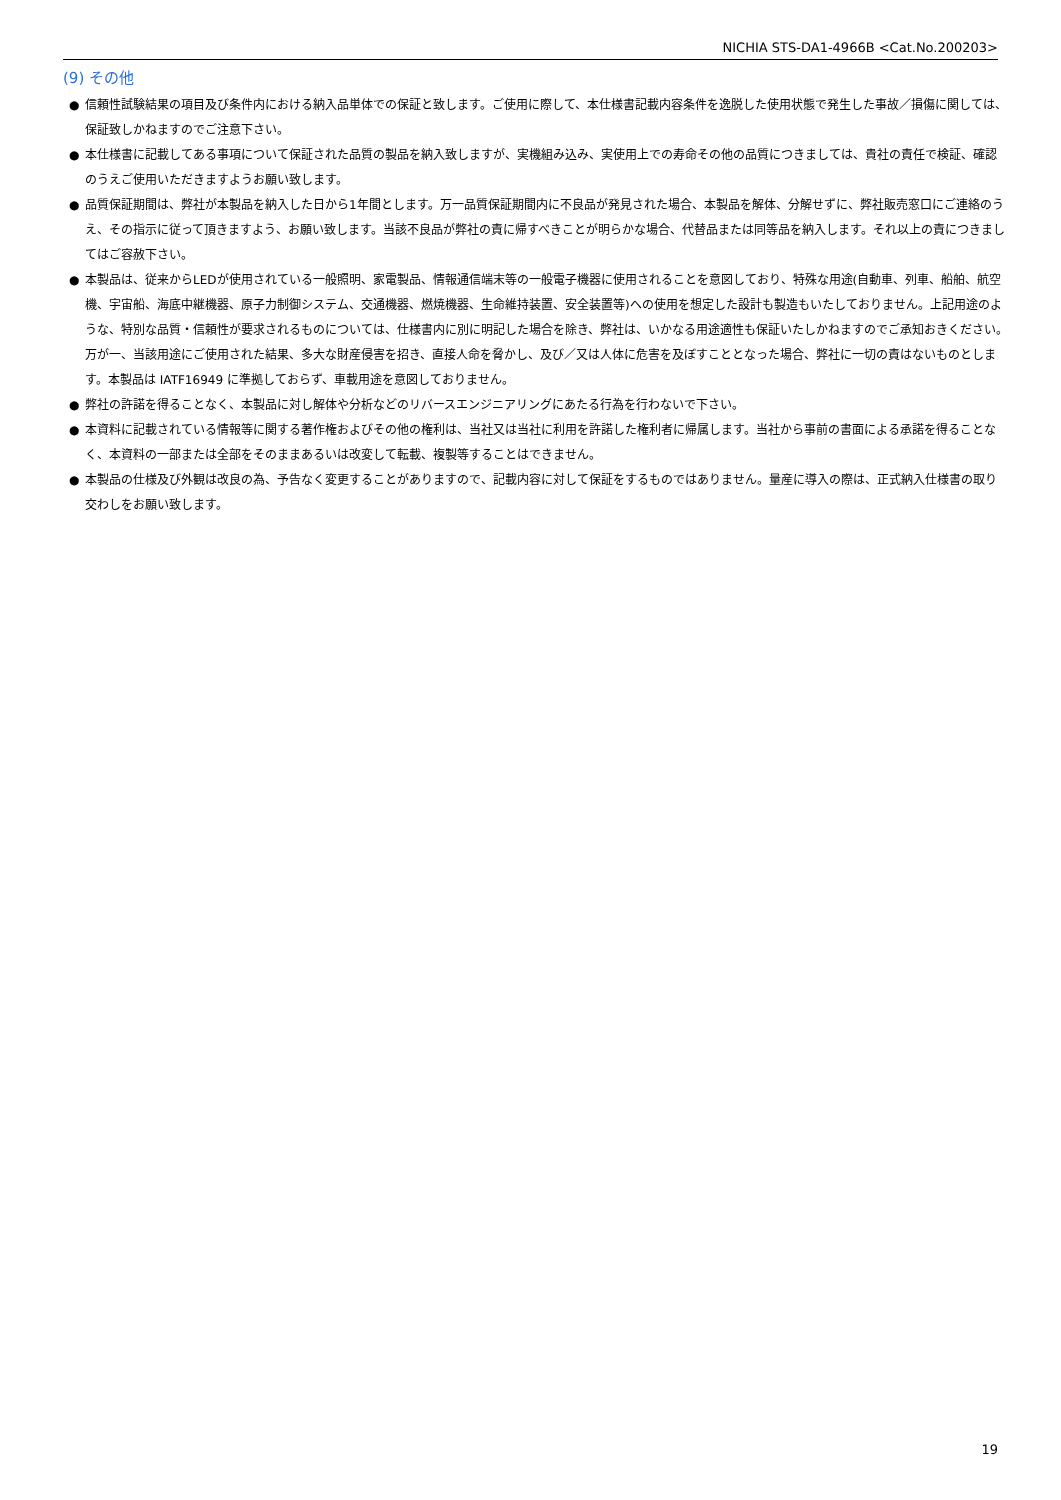NICHIA STS-DA1-4966B <Cat.No.200203>
(9) その他
● 信頼性試験結果の項目及び条件内における納入品単体での保証と致します。ご使用に際して、本仕様書記載内容条件を逸脱した使用状態で発生した事故／損傷に関しては、保証致しかねますのでご注意下さい。
● 本仕様書に記載してある事項について保証された品質の製品を納入致しますが、実機組み込み、実使用上での寿命その他の品質につきましては、貴社の責任で検証、確認のうえご使用いただきますようお願い致します。
● 品質保証期間は、弊社が本製品を納入した日から1年間とします。万一品質保証期間内に不良品が発見された場合、本製品を解体、分解せずに、弊社販売窓口にご連絡のうえ、その指示に従って頂きますよう、お願い致します。当該不良品が弊社の責に帰すべきことが明らかな場合、代替品または同等品を納入します。それ以上の責につきましてはご容赦下さい。
● 本製品は、従来からLEDが使用されている一般照明、家電製品、情報通信端末等の一般電子機器に使用されることを意図しており、特殊な用途(自動車、列車、船舶、航空機、宇宙船、海底中継機器、原子力制御システム、交通機器、燃焼機器、生命維持装置、安全装置等)への使用を想定した設計も製造もいたしておりません。上記用途のような、特別な品質・信頼性が要求されるものについては、仕様書内に別に明記した場合を除き、弊社は、いかなる用途適性も保証いたしかねますのでご承知おきください。万が一、当該用途にご使用された結果、多大な財産侵害を招き、直接人命を脅かし、及び／又は人体に危害を及ぼすこととなった場合、弊社に一切の責はないものとします。本製品は IATF16949 に準拠しておらず、車載用途を意図しておりません。
● 弊社の許諾を得ることなく、本製品に対し解体や分析などのリバースエンジニアリングにあたる行為を行わないで下さい。
● 本資料に記載されている情報等に関する著作権およびその他の権利は、当社又は当社に利用を許諾した権利者に帰属します。当社から事前の書面による承諾を得ることなく、本資料の一部または全部をそのままあるいは改変して転載、複製等することはできません。
● 本製品の仕様及び外観は改良の為、予告なく変更することがありますので、記載内容に対して保証をするものではありません。量産に導入の際は、正式納入仕様書の取り交わしをお願い致します。
19